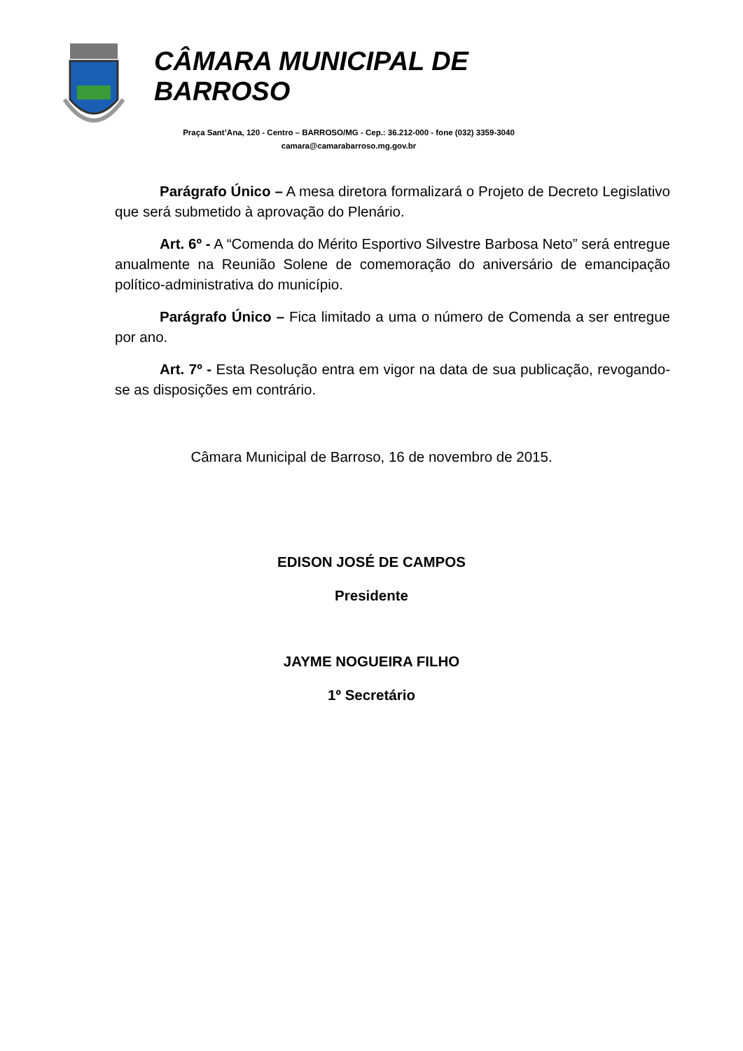CÂMARA MUNICIPAL DE BARROSO
Praça Sant’Ana, 120 - Centro – BARROSO/MG - Cep.: 36.212-000 - fone (032) 3359-3040
camara@camarabarroso.mg.gov.br
Parágrafo Único – A mesa diretora formalizará o Projeto de Decreto Legislativo que será submetido à aprovação do Plenário.
Art. 6º - A “Comenda do Mérito Esportivo Silvestre Barbosa Neto” será entregue anualmente na Reunião Solene de comemoração do aniversário de emancipação político-administrativa do município.
Parágrafo Único – Fica limitado a uma o número de Comenda a ser entregue por ano.
Art. 7º - Esta Resolução entra em vigor na data de sua publicação, revogando-se as disposições em contrário.
Câmara Municipal de Barroso, 16 de novembro de 2015.
EDISON JOSÉ DE CAMPOS
Presidente
JAYME NOGUEIRA FILHO
1º Secretário